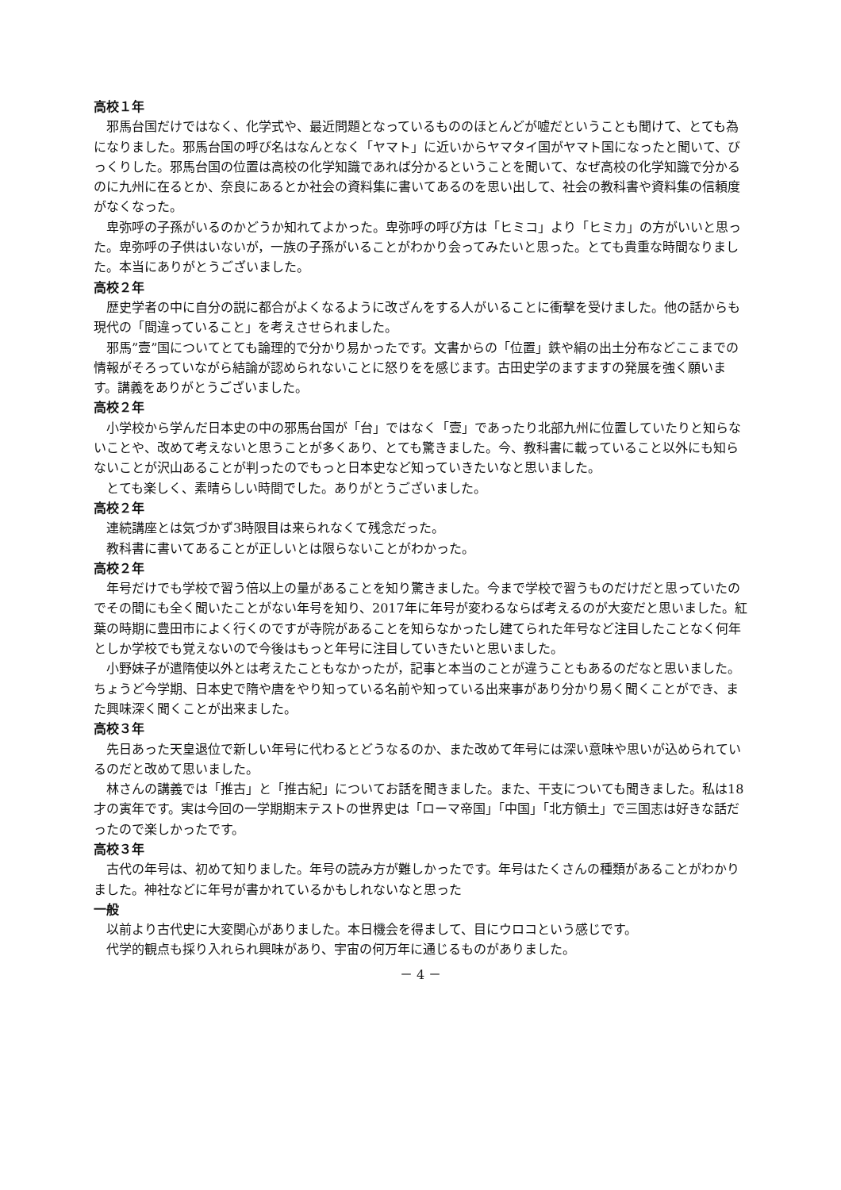高校１年
邪馬台国だけではなく、化学式や、最近問題となっているもののほとんどが嘘だということも聞けて、とても為になりました。邪馬台国の呼び名はなんとなく「ヤマト」に近いからヤマタイ国がヤマト国になったと聞いて、びっくりした。邪馬台国の位置は高校の化学知識であれば分かるということを聞いて、なぜ高校の化学知識で分かるのに九州に在るとか、奈良にあるとか社会の資料集に書いてあるのを思い出して、社会の教科書や資料集の信頼度がなくなった。
卑弥呼の子孫がいるのかどうか知れてよかった。卑弥呼の呼び方は「ヒミコ」より「ヒミカ」の方がいいと思った。卑弥呼の子供はいないが，一族の子孫がいることがわかり会ってみたいと思った。とても貴重な時間なりました。本当にありがとうございました。
高校２年
歴史学者の中に自分の説に都合がよくなるように改ざんをする人がいることに衝撃を受けました。他の話からも現代の「間違っていること」を考えさせられました。
邪馬”壹”国についてとても論理的で分かり易かったです。文書からの「位置」鉄や絹の出土分布などここまでの情報がそろっていながら結論が認められないことに怒りをを感じます。古田史学のますますの発展を強く願います。講義をありがとうございました。
高校２年
小学校から学んだ日本史の中の邪馬台国が「台」ではなく「壹」であったり北部九州に位置していたりと知らないことや、改めて考えないと思うことが多くあり、とても驚きました。今、教科書に載っていること以外にも知らないことが沢山あることが判ったのでもっと日本史など知っていきたいなと思いました。
とても楽しく、素晴らしい時間でした。ありがとうございました。
高校２年
連続講座とは気づかず3時限目は来られなくて残念だった。
教科書に書いてあることが正しいとは限らないことがわかった。
高校２年
年号だけでも学校で習う倍以上の量があることを知り驚きました。今まで学校で習うものだけだと思っていたのでその間にも全く聞いたことがない年号を知り、2017年に年号が変わるならば考えるのが大変だと思いました。紅葉の時期に豊田市によく行くのですが寺院があることを知らなかったし建てられた年号など注目したことなく何年としか学校でも覚えないので今後はもっと年号に注目していきたいと思いました。
小野妹子が遣隋使以外とは考えたこともなかったが，記事と本当のことが違うこともあるのだなと思いました。ちょうど今学期、日本史で隋や唐をやり知っている名前や知っている出来事があり分かり易く聞くことができ、また興味深く聞くことが出来ました。
高校３年
先日あった天皇退位で新しい年号に代わるとどうなるのか、また改めて年号には深い意味や思いが込められているのだと改めて思いました。
林さんの講義では「推古」と「推古紀」についてお話を聞きました。また、干支についても聞きました。私は18才の寅年です。実は今回の一学期期末テストの世界史は「ローマ帝国」「中国」「北方領土」で三国志は好きな話だったので楽しかったです。
高校３年
古代の年号は、初めて知りました。年号の読み方が難しかったです。年号はたくさんの種類があることがわかりました。神社などに年号が書かれているかもしれないなと思った
一般
以前より古代史に大変関心がありました。本日機会を得まして、目にウロコという感じです。
代学的観点も採り入れられ興味があり、宇宙の何万年に通じるものがありました。
－ 4 －